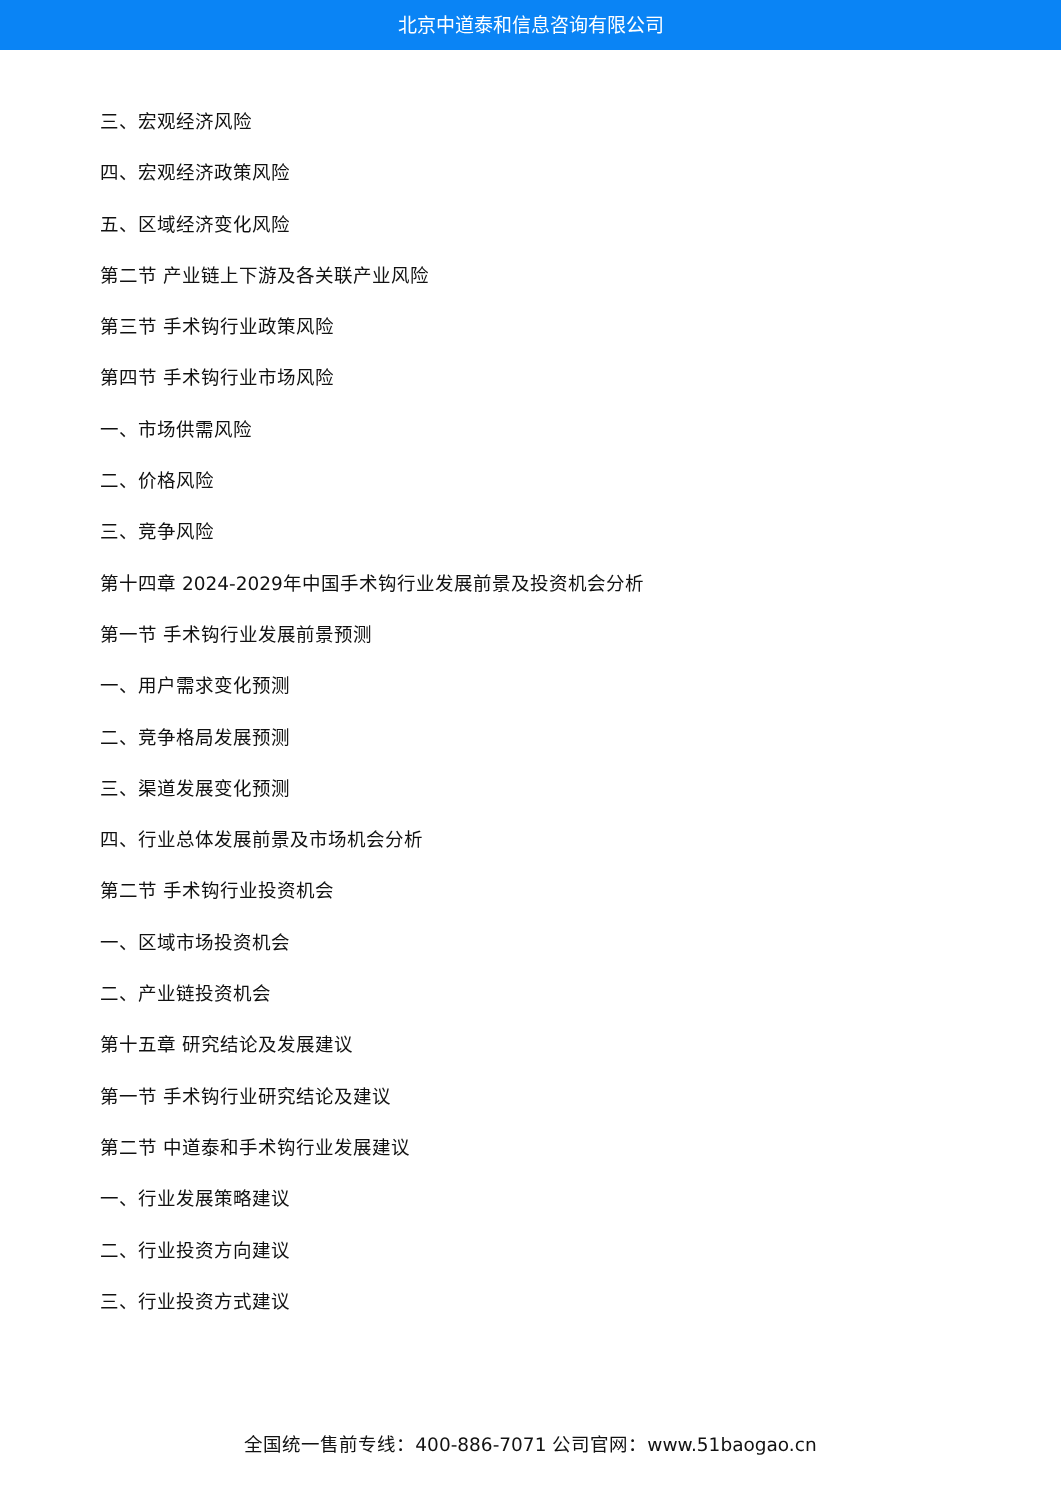北京中道泰和信息咨询有限公司
三、宏观经济风险
四、宏观经济政策风险
五、区域经济变化风险
第二节 产业链上下游及各关联产业风险
第三节 手术钩行业政策风险
第四节 手术钩行业市场风险
一、市场供需风险
二、价格风险
三、竞争风险
第十四章 2024-2029年中国手术钩行业发展前景及投资机会分析
第一节 手术钩行业发展前景预测
一、用户需求变化预测
二、竞争格局发展预测
三、渠道发展变化预测
四、行业总体发展前景及市场机会分析
第二节 手术钩行业投资机会
一、区域市场投资机会
二、产业链投资机会
第十五章 研究结论及发展建议
第一节 手术钩行业研究结论及建议
第二节 中道泰和手术钩行业发展建议
一、行业发展策略建议
二、行业投资方向建议
三、行业投资方式建议
全国统一售前专线：400-886-7071 公司官网：www.51baogao.cn